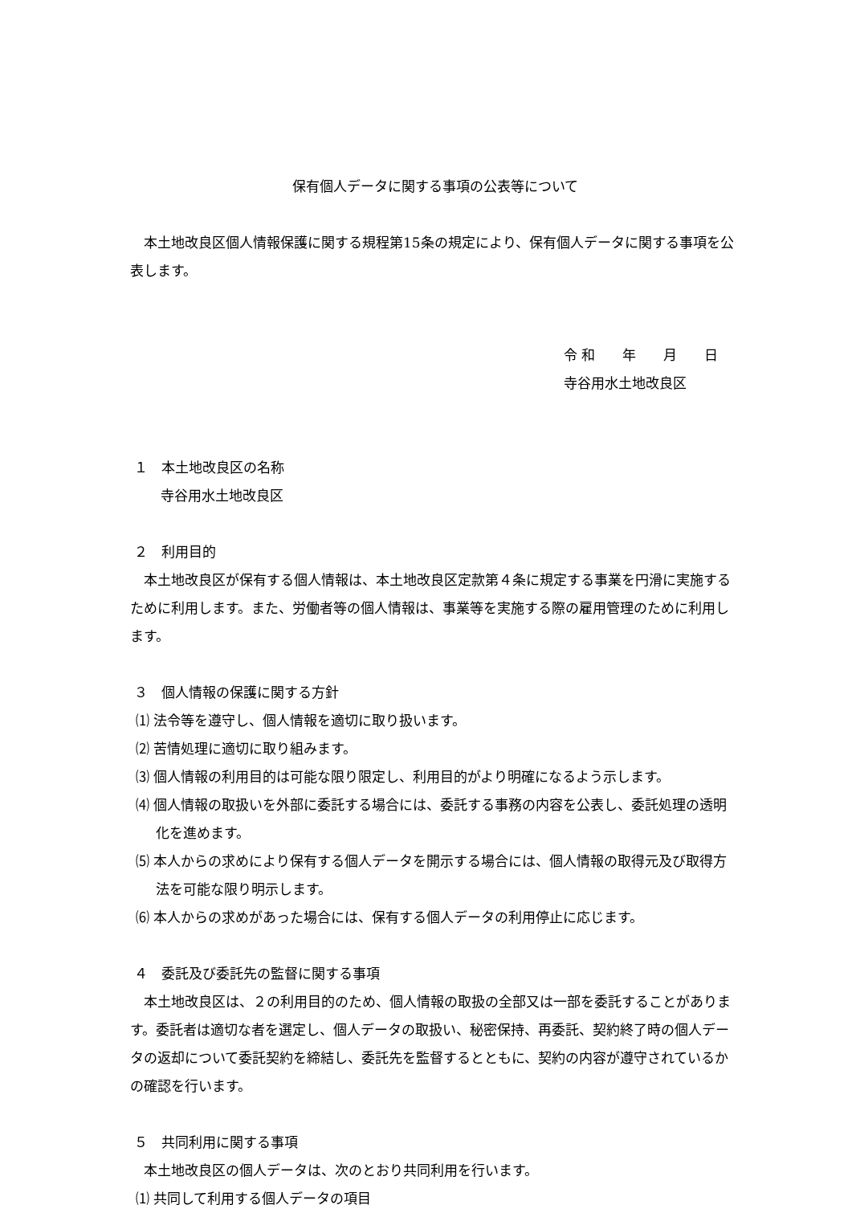保有個人データに関する事項の公表等について
本土地改良区個人情報保護に関する規程第15条の規定により、保有個人データに関する事項を公表します。
令 和　　年　　月　　日
寺谷用水土地改良区
１　本土地改良区の名称
寺谷用水土地改良区
２　利用目的
本土地改良区が保有する個人情報は、本土地改良区定款第４条に規定する事業を円滑に実施するために利用します。また、労働者等の個人情報は、事業等を実施する際の雇用管理のために利用します。
３　個人情報の保護に関する方針
⑴ 法令等を遵守し、個人情報を適切に取り扱います。
⑵ 苦情処理に適切に取り組みます。
⑶ 個人情報の利用目的は可能な限り限定し、利用目的がより明確になるよう示します。
⑷ 個人情報の取扱いを外部に委託する場合には、委託する事務の内容を公表し、委託処理の透明化を進めます。
⑸ 本人からの求めにより保有する個人データを開示する場合には、個人情報の取得元及び取得方法を可能な限り明示します。
⑹ 本人からの求めがあった場合には、保有する個人データの利用停止に応じます。
４　委託及び委託先の監督に関する事項
本土地改良区は、２の利用目的のため、個人情報の取扱の全部又は一部を委託することがあります。委託者は適切な者を選定し、個人データの取扱い、秘密保持、再委託、契約終了時の個人データの返却について委託契約を締結し、委託先を監督するとともに、契約の内容が遵守されているかの確認を行います。
５　共同利用に関する事項
本土地改良区の個人データは、次のとおり共同利用を行います。
⑴ 共同して利用する個人データの項目